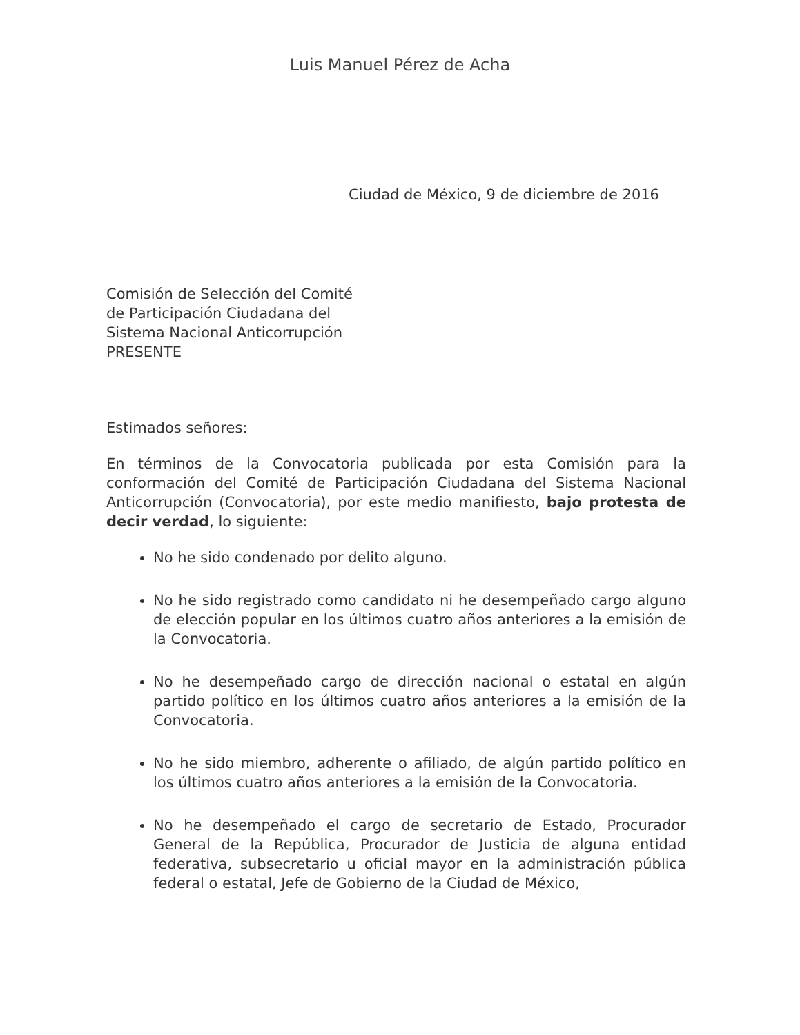Luis Manuel Pérez de Acha
Ciudad de México, 9 de diciembre de 2016
Comisión de Selección del Comité
de Participación Ciudadana del
Sistema Nacional Anticorrupción
PRESENTE
Estimados señores:
En términos de la Convocatoria publicada por esta Comisión para la conformación del Comité de Participación Ciudadana del Sistema Nacional Anticorrupción (Convocatoria), por este medio manifiesto, bajo protesta de decir verdad, lo siguiente:
No he sido condenado por delito alguno.
No he sido registrado como candidato ni he desempeñado cargo alguno de elección popular en los últimos cuatro años anteriores a la emisión de la Convocatoria.
No he desempeñado cargo de dirección nacional o estatal en algún partido político en los últimos cuatro años anteriores a la emisión de la Convocatoria.
No he sido miembro, adherente o afiliado, de algún partido político en los últimos cuatro años anteriores a la emisión de la Convocatoria.
No he desempeñado el cargo de secretario de Estado, Procurador General de la República, Procurador de Justicia de alguna entidad federativa, subsecretario u oficial mayor en la administración pública federal o estatal, Jefe de Gobierno de la Ciudad de México,